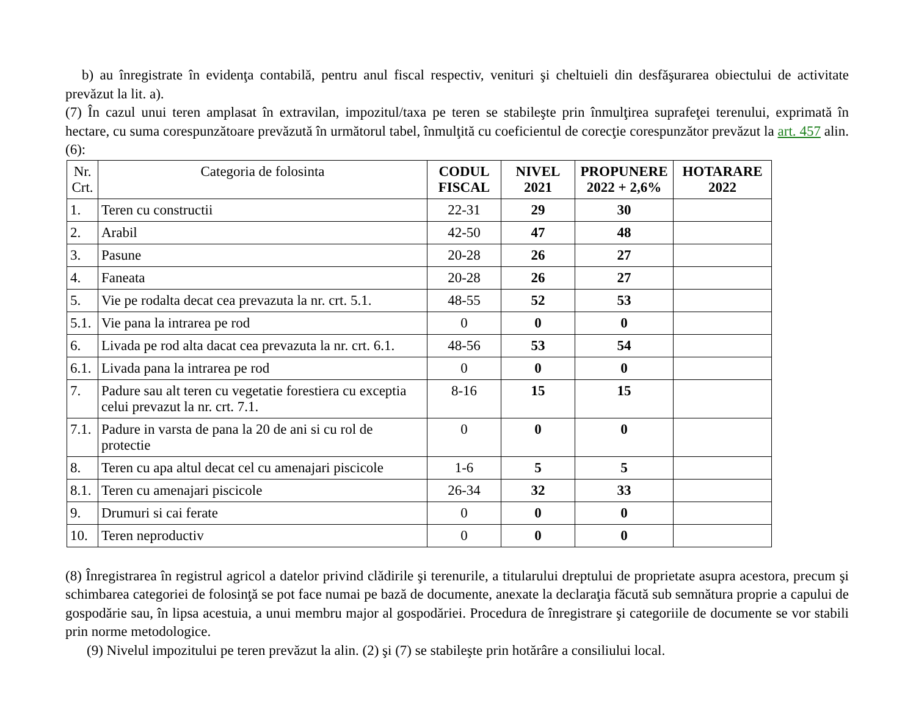b) au înregistrate în evidenţa contabilă, pentru anul fiscal respectiv, venituri şi cheltuieli din desfăşurarea obiectului de activitate prevăzut la lit. a).
(7) În cazul unui teren amplasat în extravilan, impozitul/taxa pe teren se stabileşte prin înmulţirea suprafeţei terenului, exprimată în hectare, cu suma corespunzătoare prevăzută în următorul tabel, înmulţită cu coeficientul de corecţie corespunzător prevăzut la art. 457 alin. (6):
| Nr. Crt. | Categoria de folosinta | CODUL FISCAL | NIVEL 2021 | PROPUNERE 2022 + 2,6% | HOTARARE 2022 |
| --- | --- | --- | --- | --- | --- |
| 1. | Teren cu constructii | 22-31 | 29 | 30 | |
| 2. | Arabil | 42-50 | 47 | 48 | |
| 3. | Pasune | 20-28 | 26 | 27 | |
| 4. | Faneata | 20-28 | 26 | 27 | |
| 5. | Vie pe rodalta decat cea prevazuta la nr. crt. 5.1. | 48-55 | 52 | 53 | |
| 5.1. | Vie pana la intrarea pe rod | 0 | 0 | 0 | |
| 6. | Livada pe rod alta dacat cea prevazuta la nr. crt. 6.1. | 48-56 | 53 | 54 | |
| 6.1. | Livada pana la intrarea pe rod | 0 | 0 | 0 | |
| 7. | Padure sau alt teren cu vegetatie forestiera cu exceptia celui prevazut la nr. crt. 7.1. | 8-16 | 15 | 15 | |
| 7.1. | Padure in varsta de pana la 20 de ani si cu rol de protectie | 0 | 0 | 0 | |
| 8. | Teren cu apa altul decat cel cu amenajari piscicole | 1-6 | 5 | 5 | |
| 8.1. | Teren cu amenajari piscicole | 26-34 | 32 | 33 | |
| 9. | Drumuri si cai ferate | 0 | 0 | 0 | |
| 10. | Teren neproductiv | 0 | 0 | 0 | |
(8) Înregistrarea în registrul agricol a datelor privind clădirile şi terenurile, a titularului dreptului de proprietate asupra acestora, precum şi schimbarea categoriei de folosinţă se pot face numai pe bază de documente, anexate la declaraţia făcută sub semnătura proprie a capului de gospodărie sau, în lipsa acestuia, a unui membru major al gospodăriei. Procedura de înregistrare şi categoriile de documente se vor stabili prin norme metodologice.
(9) Nivelul impozitului pe teren prevăzut la alin. (2) şi (7) se stabileşte prin hotărâre a consiliului local.